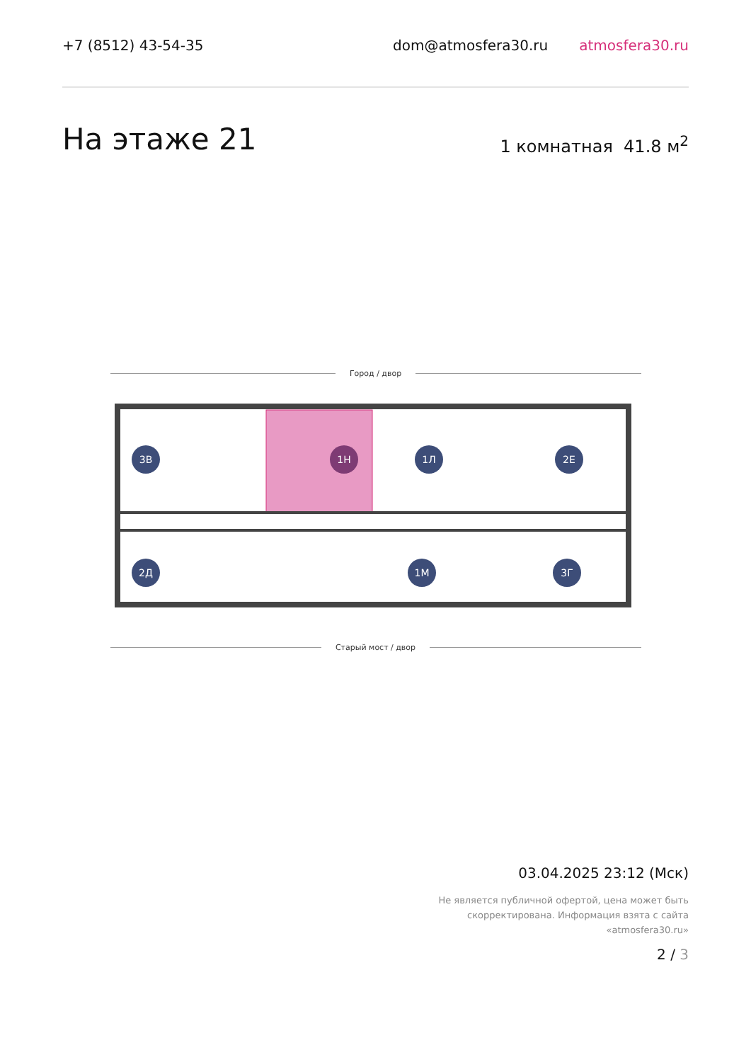+7 (8512) 43-54-35 dom@atmosfera30.ru atmosfera30.ru
На этаже 21
1 комнатная 41.8 м<sup>2</sup>
Город / двор
3В
1Н
1Л
2Е
2Д
1М
3Г
Старый мост / двор
03.04.2025 23:12 (Мск)
Не является публичной офертой, цена может быть
скорректирована. Информация взята с сайта
«atmosfera30.ru»
2 / 3